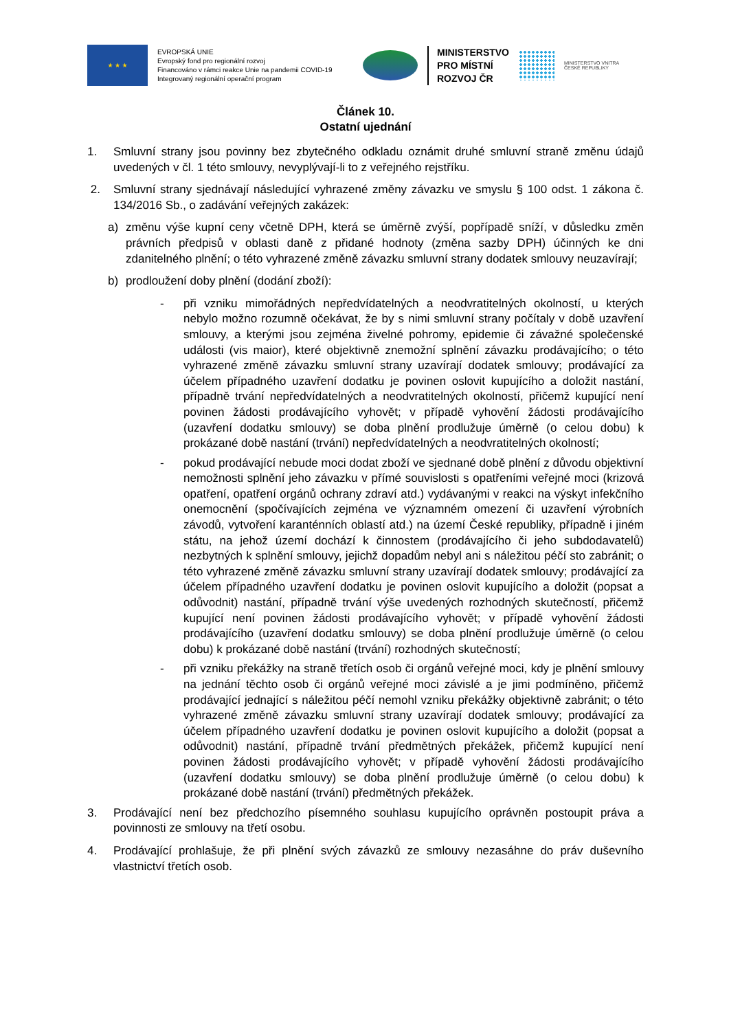★ ★ ★
EVROPSKÁ UNIE
Evropský fond pro regionální rozvoj
Financováno v rámci reakce Unie na pandemii COVID-19
Integrovaný regionální operační program
MINISTERSTVO
PRO MÍSTNÍ
ROZVOJ ČR
MINISTERSTVO VNITRA
ČESKÉ REPUBLIKY
Článek 10.
Ostatní ujednání
1. Smluvní strany jsou povinny bez zbytečného odkladu oznámit druhé smluvní straně změnu údajů uvedených v čl. 1 této smlouvy, nevyplývají-li to z veřejného rejstříku.
2. Smluvní strany sjednávají následující vyhrazené změny závazku ve smyslu § 100 odst. 1 zákona č. 134/2016 Sb., o zadávání veřejných zakázek:
a) změnu výše kupní ceny včetně DPH, která se úměrně zvýší, popřípadě sníží, v důsledku změn právních předpisů v oblasti daně z přidané hodnoty (změna sazby DPH) účinných ke dni zdanitelného plnění; o této vyhrazené změně závazku smluvní strany dodatek smlouvy neuzavírají;
b) prodloužení doby plnění (dodání zboží):
- při vzniku mimořádných nepředvídatelných a neodvratitelných okolností, u kterých nebylo možno rozumně očekávat, že by s nimi smluvní strany počítaly v době uzavření smlouvy, a kterými jsou zejména živelné pohromy, epidemie či závažné společenské události (vis maior), které objektivně znemožní splnění závazku prodávajícího; o této vyhrazené změně závazku smluvní strany uzavírají dodatek smlouvy; prodávající za účelem případného uzavření dodatku je povinen oslovit kupujícího a doložit nastání, případně trvání nepředvídatelných a neodvratitelných okolností, přičemž kupující není povinen žádosti prodávajícího vyhovět; v případě vyhovění žádosti prodávajícího (uzavření dodatku smlouvy) se doba plnění prodlužuje úměrně (o celou dobu) k prokázané době nastání (trvání) nepředvídatelných a neodvratitelných okolností;
- pokud prodávající nebude moci dodat zboží ve sjednané době plnění z důvodu objektivní nemožnosti splnění jeho závazku v přímé souvislosti s opatřeními veřejné moci (krizová opatření, opatření orgánů ochrany zdraví atd.) vydávanými v reakci na výskyt infekčního onemocnění (spočívajících zejména ve významném omezení či uzavření výrobních závodů, vytvoření karanténních oblastí atd.) na území České republiky, případně i jiném státu, na jehož území dochází k činnostem (prodávajícího či jeho subdodavatelů) nezbytných k splnění smlouvy, jejichž dopadům nebyl ani s náležitou péčí sto zabránit; o této vyhrazené změně závazku smluvní strany uzavírají dodatek smlouvy; prodávající za účelem případného uzavření dodatku je povinen oslovit kupujícího a doložit (popsat a odůvodnit) nastání, případně trvání výše uvedených rozhodných skutečností, přičemž kupující není povinen žádosti prodávajícího vyhovět; v případě vyhovění žádosti prodávajícího (uzavření dodatku smlouvy) se doba plnění prodlužuje úměrně (o celou dobu) k prokázané době nastání (trvání) rozhodných skutečností;
- při vzniku překážky na straně třetích osob či orgánů veřejné moci, kdy je plnění smlouvy na jednání těchto osob či orgánů veřejné moci závislé a je jimi podmíněno, přičemž prodávající jednající s náležitou péčí nemohl vzniku překážky objektivně zabránit; o této vyhrazené změně závazku smluvní strany uzavírají dodatek smlouvy; prodávající za účelem případného uzavření dodatku je povinen oslovit kupujícího a doložit (popsat a odůvodnit) nastání, případně trvání předmětných překážek, přičemž kupující není povinen žádosti prodávajícího vyhovět; v případě vyhovění žádosti prodávajícího (uzavření dodatku smlouvy) se doba plnění prodlužuje úměrně (o celou dobu) k prokázané době nastání (trvání) předmětných překážek.
3. Prodávající není bez předchozího písemného souhlasu kupujícího oprávněn postoupit práva a povinnosti ze smlouvy na třetí osobu.
4. Prodávající prohlašuje, že při plnění svých závazků ze smlouvy nezasáhne do práv duševního vlastnictví třetích osob.